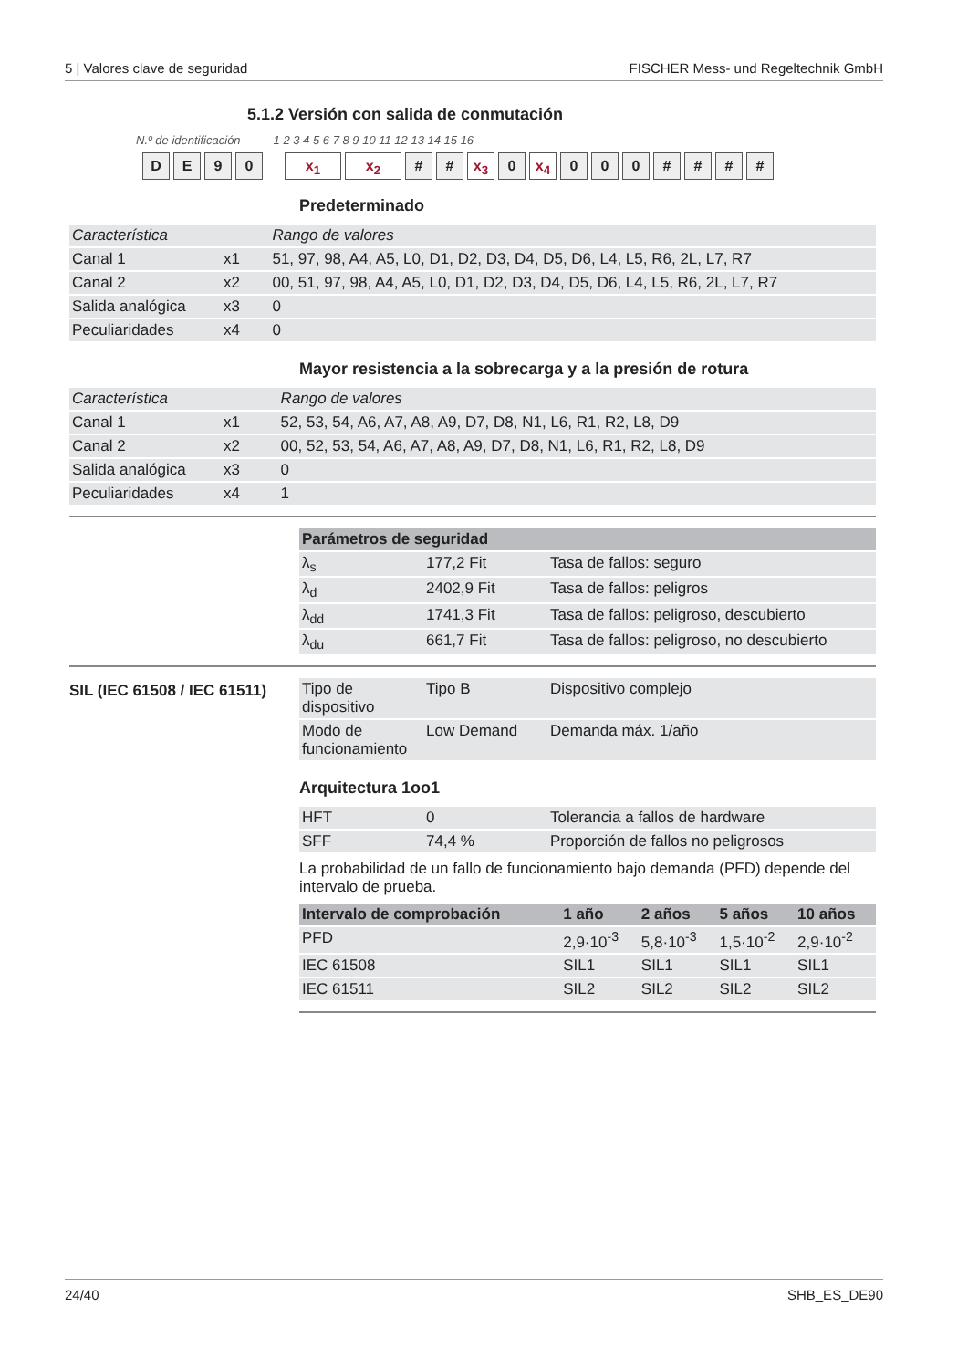5 | Valores clave de seguridad FISCHER Mess- und Regeltechnik GmbH
5.1.2 Versión con salida de conmutación
N.º de identificación 1 2 3 4 5 6 7 8 9 10 11 12 13 14 15 16
DE 90 x<sub>1</sub> x<sub>2</sub> # # x<sub>3</sub> 0 x<sub>4</sub> 000 # # # #
Predeterminado
| Característica | | Rango de valores |
| --- | --- | --- |
| Canal 1 | x1 | 51, 97, 98, A4, A5, L0, D1, D2, D3, D4, D5, D6, L4, L5, R6, 2L, L7, R7 |
| Canal 2 | x2 | 00, 51, 97, 98, A4, A5, L0, D1, D2, D3, D4, D5, D6, L4, L5, R6, 2L, L7, R7 |
| Salida analógica | x3 | 0 |
| Peculiaridades | x4 | 0 |
Mayor resistencia a la sobrecarga y a la presión de rotura
| Característica | | Rango de valores |
| --- | --- | --- |
| Canal 1 | x1 | 52, 53, 54, A6, A7, A8, A9, D7, D8, N1, L6, R1, R2, L8, D9 |
| Canal 2 | x2 | 00, 52, 53, 54, A6, A7, A8, A9, D7, D8, N1, L6, R1, R2, L8, D9 |
| Salida analógica | x3 | 0 |
| Peculiaridades | x4 | 1 |
| Parámetros de seguridad | | |
| --- | --- | --- |
| λ<sub>s</sub> | 177,2 Fit | Tasa de fallos: seguro |
| λ<sub>d</sub> | 2402,9 Fit | Tasa de fallos: peligros |
| λ<sub>dd</sub> | 1741,3 Fit | Tasa de fallos: peligroso, descubierto |
| λ<sub>du</sub> | 661,7 Fit | Tasa de fallos: peligroso, no descubierto |
SIL (IEC 61508 / IEC 61511)
| Tipo de dispositivo | Tipo B | Dispositivo complejo |
| Modo de funcionamiento | Low Demand | Demanda máx. 1/año |
Arquitectura 1oo1
| HFT | 0 | Tolerancia a fallos de hardware |
| SFF | 74,4 % | Proporción de fallos no peligrosos |
La probabilidad de un fallo de funcionamiento bajo demanda (PFD) depende del intervalo de prueba.
| Intervalo de comprobación | 1 año | 2 años | 5 años | 10 años |
| --- | --- | --- | --- | --- |
| PFD | 2,9·10<sup>-3</sup> | 5,8·10<sup>-3</sup> | 1,5·10<sup>-2</sup> | 2,9·10<sup>-2</sup> |
| IEC 61508 | SIL1 | SIL1 | SIL1 | SIL1 |
| IEC 61511 | SIL2 | SIL2 | SIL2 | SIL2 |
24/40 SHB_ES_DE90